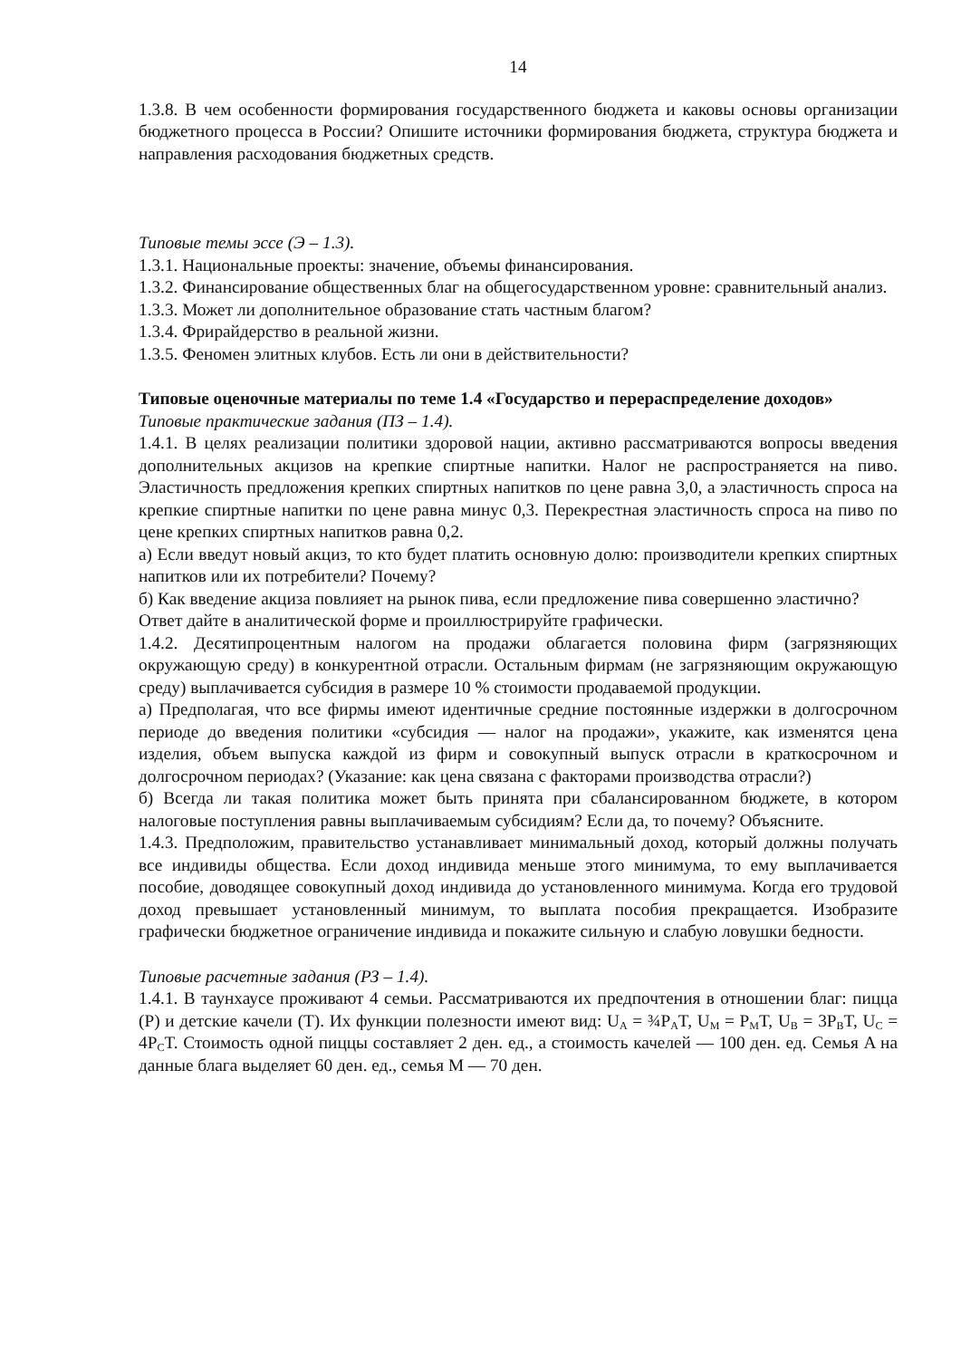14
1.3.8. В чем особенности формирования государственного бюджета и каковы основы организации бюджетного процесса в России? Опишите источники формирования бюджета, структура бюджета и направления расходования бюджетных средств.
Типовые темы эссе (Э – 1.3).
1.3.1. Национальные проекты: значение, объемы финансирования.
1.3.2. Финансирование общественных благ на общегосударственном уровне: сравнительный анализ.
1.3.3. Может ли дополнительное образование стать частным благом?
1.3.4. Фрирайдерство в реальной жизни.
1.3.5. Феномен элитных клубов. Есть ли они в действительности?
Типовые оценочные материалы по теме 1.4 «Государство и перераспределение доходов»
Типовые практические задания (ПЗ – 1.4).
1.4.1. В целях реализации политики здоровой нации, активно рассматриваются вопросы введения дополнительных акцизов на крепкие спиртные напитки. Налог не распространяется на пиво. Эластичность предложения крепких спиртных напитков по цене равна 3,0, а эластичность спроса на крепкие спиртные напитки по цене равна минус 0,3. Перекрестная эластичность спроса на пиво по цене крепких спиртных напитков равна 0,2.
а) Если введут новый акциз, то кто будет платить основную долю: производители крепких спиртных напитков или их потребители? Почему?
б) Как введение акциза повлияет на рынок пива, если предложение пива совершенно эластично?
Ответ дайте в аналитической форме и проиллюстрируйте графически.
1.4.2. Десятипроцентным налогом на продажи облагается половина фирм (загрязняющих окружающую среду) в конкурентной отрасли. Остальным фирмам (не загрязняющим окружающую среду) выплачивается субсидия в размере 10 % стоимости продаваемой продукции.
а) Предполагая, что все фирмы имеют идентичные средние постоянные издержки в долгосрочном периоде до введения политики «субсидия — налог на продажи», укажите, как изменятся цена изделия, объем выпуска каждой из фирм и совокупный выпуск отрасли в краткосрочном и долгосрочном периодах? (Указание: как цена связана с факторами производства отрасли?)
б) Всегда ли такая политика может быть принята при сбалансированном бюджете, в котором налоговые поступления равны выплачиваемым субсидиям? Если да, то почему? Объясните.
1.4.3. Предположим, правительство устанавливает минимальный доход, который должны получать все индивиды общества. Если доход индивида меньше этого минимума, то ему выплачивается пособие, доводящее совокупный доход индивида до установленного минимума. Когда его трудовой доход превышает установленный минимум, то выплата пособия прекращается. Изобразите графически бюджетное ограничение индивида и покажите сильную и слабую ловушки бедности.
Типовые расчетные задания (РЗ – 1.4).
1.4.1. В таунхаусе проживают 4 семьи. Рассматриваются их предпочтения в отношении благ: пицца (P) и детские качели (T). Их функции полезности имеют вид: U<sub>A</sub> = ¾P<sub>A</sub>T, U<sub>M</sub> = P<sub>M</sub>T, U<sub>B</sub> = 3P<sub>B</sub>T, U<sub>C</sub> = 4P<sub>C</sub>T. Стоимость одной пиццы составляет 2 ден. ед., а стоимость качелей — 100 ден. ед. Семья A на данные блага выделяет 60 ден. ед., семья M — 70 ден.